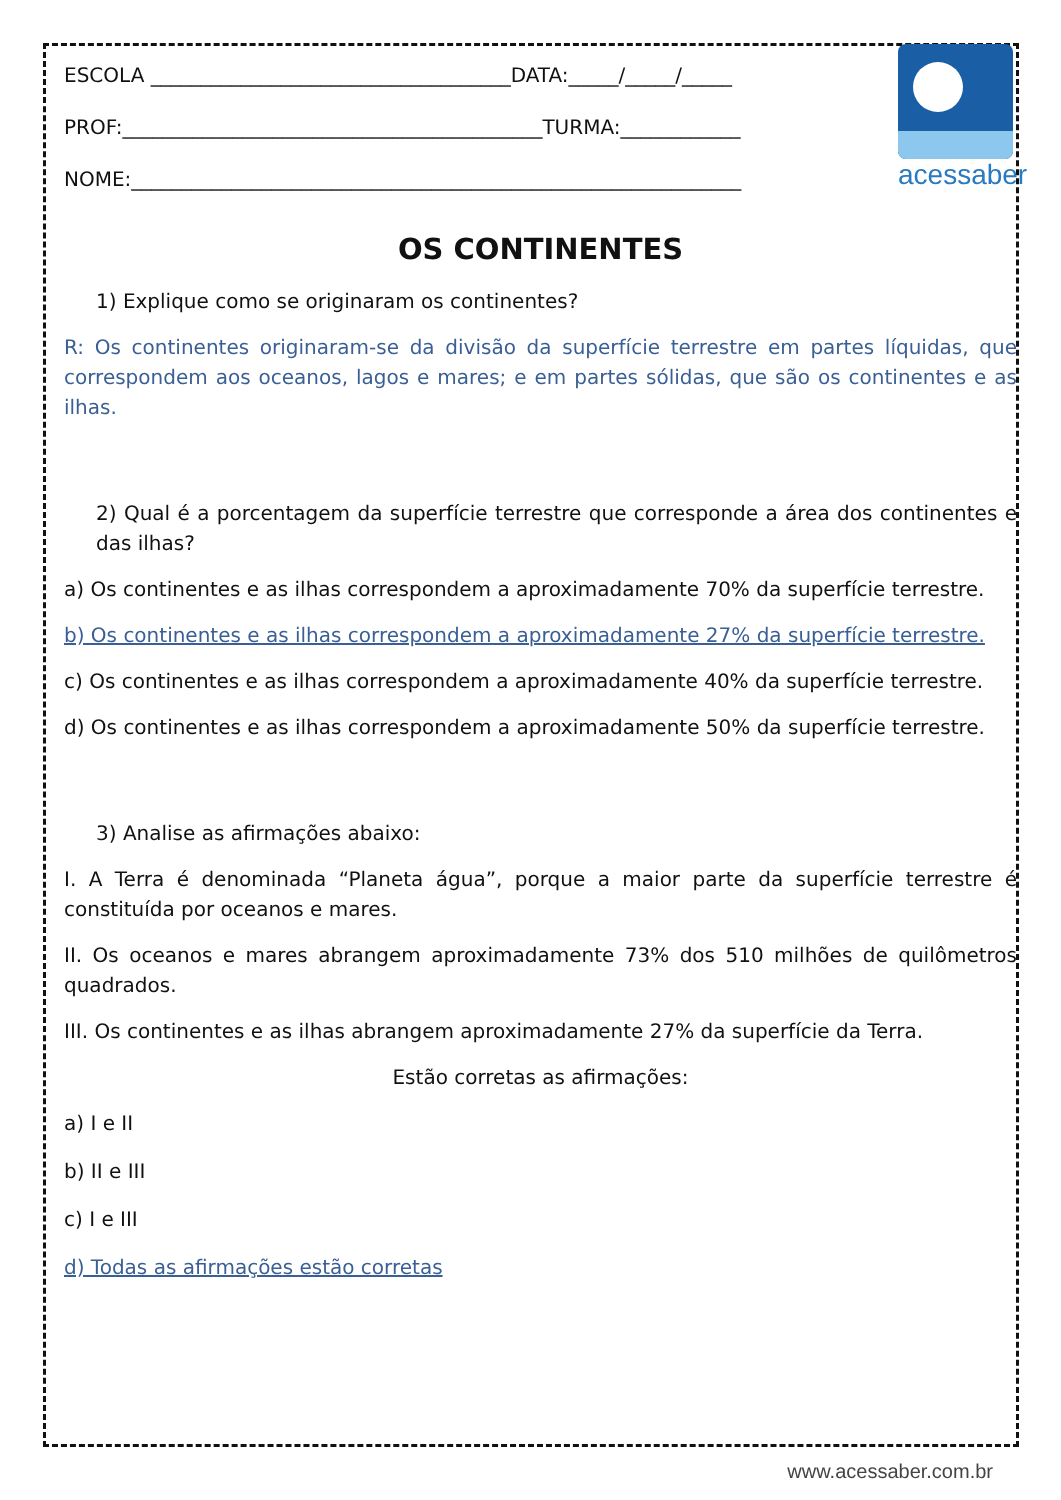acessaber
ESCOLA ____________________________________DATA:_____/_____/_____
PROF:__________________________________________TURMA:____________
NOME:_____________________________________________________________
OS CONTINENTES
1) Explique como se originaram os continentes?
R: Os continentes originaram-se da divisão da superfície terrestre em partes líquidas, que correspondem aos oceanos, lagos e mares; e em partes sólidas, que são os continentes e as ilhas.
2) Qual é a porcentagem da superfície terrestre que corresponde a área dos continentes e das ilhas?
a) Os continentes e as ilhas correspondem a aproximadamente 70% da superfície terrestre.
b) Os continentes e as ilhas correspondem a aproximadamente 27% da superfície terrestre.
c) Os continentes e as ilhas correspondem a aproximadamente 40% da superfície terrestre.
d) Os continentes e as ilhas correspondem a aproximadamente 50% da superfície terrestre.
3) Analise as afirmações abaixo:
I. A Terra é denominada “Planeta água”, porque a maior parte da superfície terrestre é constituída por oceanos e mares.
II. Os oceanos e mares abrangem aproximadamente 73% dos 510 milhões de quilômetros quadrados.
III. Os continentes e as ilhas abrangem aproximadamente 27% da superfície da Terra.
Estão corretas as afirmações:
a) I e II
b) II e III
c) I e III
d) Todas as afirmações estão corretas
www.acessaber.com.br